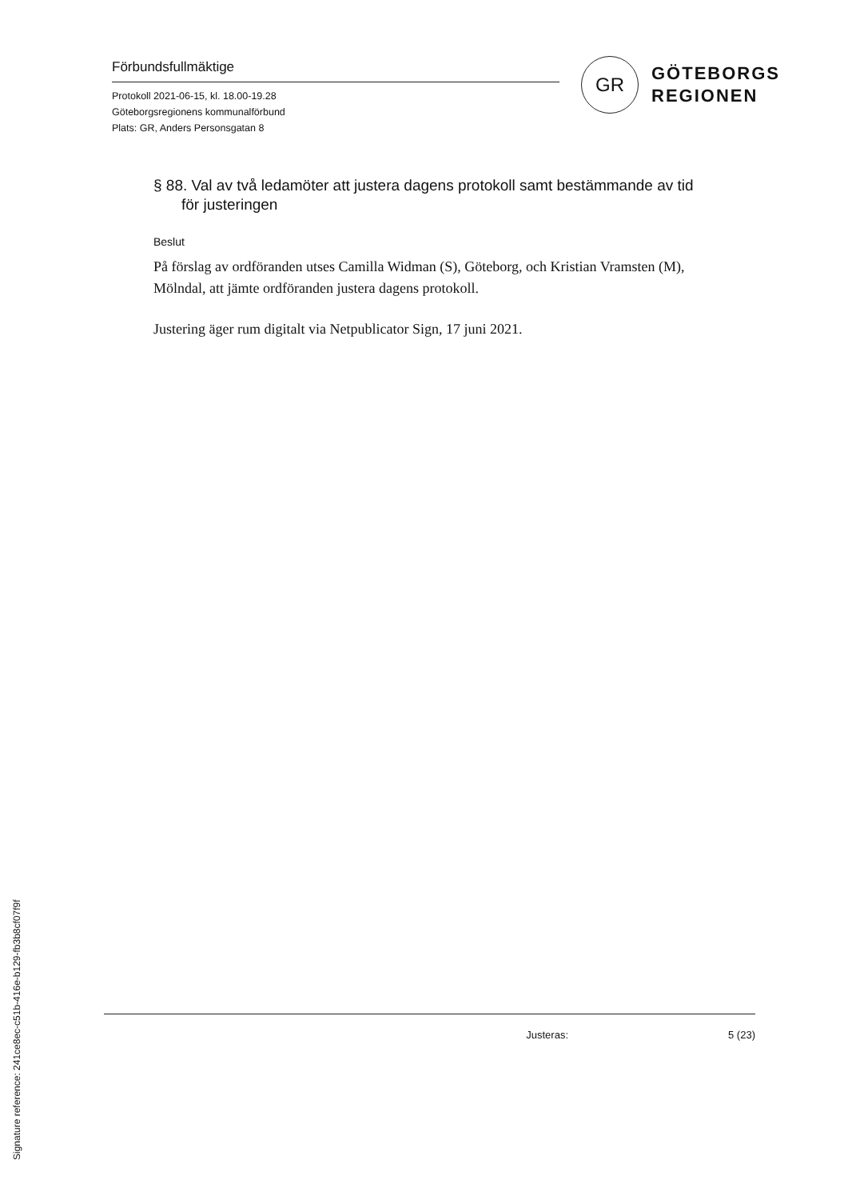Förbundsfullmäktige
Protokoll 2021-06-15, kl. 18.00-19.28
Göteborgsregionens kommunalförbund
Plats: GR, Anders Personsgatan 8
GR
GÖTEBORGS
REGIONEN
§ 88. Val av två ledamöter att justera dagens protokoll samt bestämmande av tid för justeringen
Beslut
På förslag av ordföranden utses Camilla Widman (S), Göteborg, och Kristian Vramsten (M), Mölndal, att jämte ordföranden justera dagens protokoll.
Justering äger rum digitalt via Netpublicator Sign, 17 juni 2021.
Justeras: 5 (23)
Signature reference: 241ce8ec-c51b-416e-b129-fb3b8cf07f9f